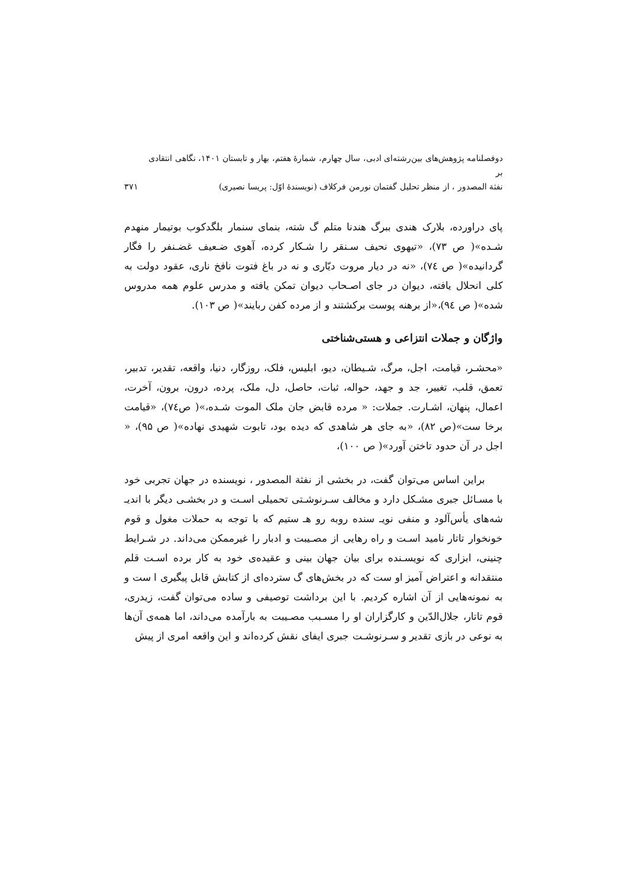دوفصلنامه پژوهش‌های بین‌رشته‌ای ادبی، سال چهارم، شمارهٔ هفتم، بهار و تابستان ۱۴۰۱، نگاهی انتقادی بر
نفثة المصدور ، از منظر تحلیل گفتمان نورمن فرکلاف (نویسندهٔ اوّل: پریسا نصیری)
۳۷۱
پای دراورده، بلارک هندی ببرگ هندنا متلم گ شته، بنمای سنمار بلگدکوب بوتیمار منهدم شـده»( ص ۷۳)، «تیهوی نحیف سـنقر را شـکار کرده، آهوی ضـعیف غضـنفر را فگار گردانیده»( ص ۷٤)، «نه در دیار مروت دیّاری و نه در باغ فتوت نافخ ناری، عقود دولت به کلی انحلال یافته، دیوان در جای اصـحاب دیوان تمکن یافته و مدرس علوم همه مدروس شده»( ص ۹٤)،«از برهنه پوست برکشتند و از مرده کفن ربایند»( ص ۱۰۳).
واژگان و جملات انتزاعی و هستی‌شناختی
«محشـر، قیامت، اجل، مرگ، شـیطان، دیو، ابلیس، فلک، روزگار، دنیا، واقعه، تقدیر، تدبیر، تعمق، قلب، تغییر، جد و جهد، حواله، ثبات، حاصل، دل، ملک، پرده، درون، برون، آخرت، اعمال، پنهان، اشـارت. جملات: « مرده قابض جان ملک الموت شـده،»( ص۷٤)، «قیامت برخا ست»(ص ۸۲)، «به جای هر شاهدی که دیده بود، تابوت شهیدی نهاده»( ص ۹۵)، « اجل در آن حدود تاختن آورد»( ص ۱۰۰)،
براین اساس می‌توان گفت، در بخشی از نفثة المصدور ، نویسنده در جهان تجربی خود با مسـائل جبری مشـکل دارد و مخالف سـرنوشـتی تحمیلی اسـت و در بخشـی دیگر با اندیـ شه‌های یأس‌آلود و منفی نویـ سنده روبه رو هـ ستیم که با توجه به حملات مغول و قوم خونخوار تاتار نامید اسـت و راه رهایی از مصـیبت و ادبار را غیرممکن می‌داند. در شـرایط چنینی، ابزاری که نویسـنده برای بیان جهان بینی و عقیده‌ی خود به کار برده اسـت قلم منتقدانه و اعتراض آمیز او ست که در بخش‌های گ سترده‌ای از کتابش قابل پیگیری ا ست و به نمونه‌هایی از آن اشاره کردیم. با این برداشت توصیفی و ساده می‌توان گفت، زیدری، قوم تاتار، جلال‌الدّین و کارگزاران او را مسـبب مصـیبت به بارآمده می‌داند، اما همه‌ی آن‌ها به نوعی در بازی تقدیر و سـرنوشـت جبری ایفای نقش کرده‌اند و این واقعه امری از پیش